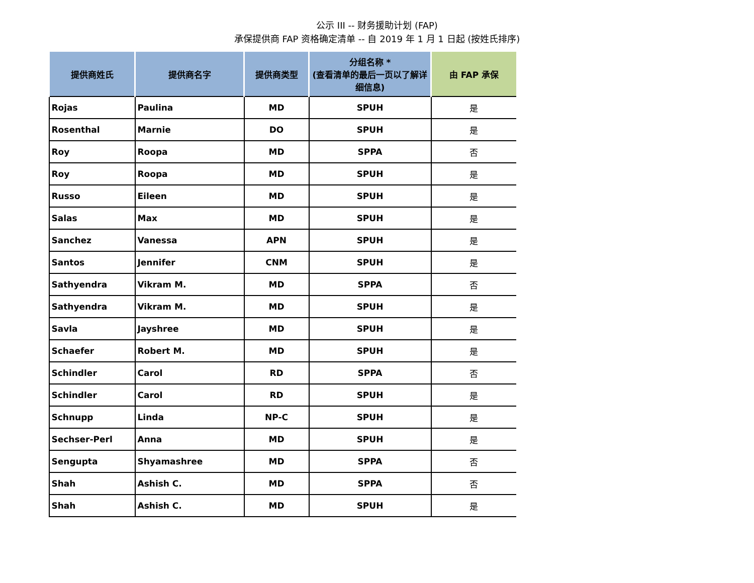公示 III -- 财务援助计划 (FAP)
承保提供商 FAP 资格确定清单 -- 自 2019 年 1 月 1 日起 (按姓氏排序)
| 提供商姓氏 | 提供商名字 | 提供商类型 | 分组名称 * (查看清单的最后一页以了解详细信息) | 由 FAP 承保 |
| --- | --- | --- | --- | --- |
| Rojas | Paulina | MD | SPUH | 是 |
| Rosenthal | Marnie | DO | SPUH | 是 |
| Roy | Roopa | MD | SPPA | 否 |
| Roy | Roopa | MD | SPUH | 是 |
| Russo | Eileen | MD | SPUH | 是 |
| Salas | Max | MD | SPUH | 是 |
| Sanchez | Vanessa | APN | SPUH | 是 |
| Santos | Jennifer | CNM | SPUH | 是 |
| Sathyendra | Vikram M. | MD | SPPA | 否 |
| Sathyendra | Vikram M. | MD | SPUH | 是 |
| Savla | Jayshree | MD | SPUH | 是 |
| Schaefer | Robert M. | MD | SPUH | 是 |
| Schindler | Carol | RD | SPPA | 否 |
| Schindler | Carol | RD | SPUH | 是 |
| Schnupp | Linda | NP-C | SPUH | 是 |
| Sechser-Perl | Anna | MD | SPUH | 是 |
| Sengupta | Shyamashree | MD | SPPA | 否 |
| Shah | Ashish C. | MD | SPPA | 否 |
| Shah | Ashish C. | MD | SPUH | 是 |